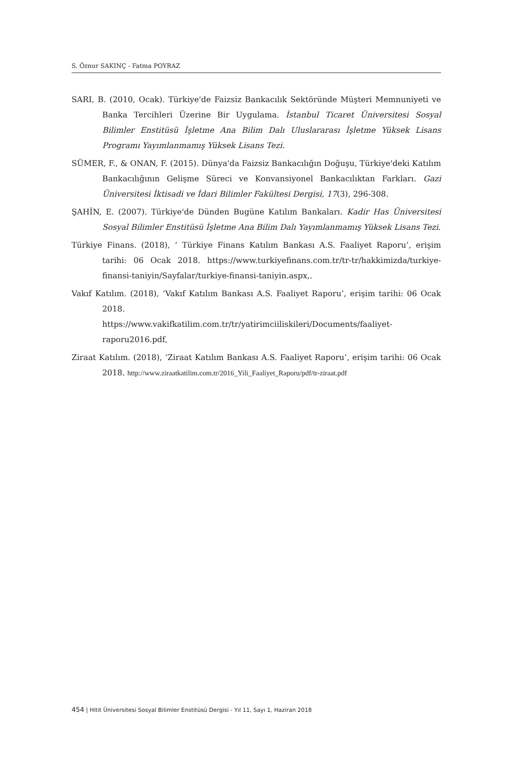S. Öznur SAKINÇ - Fatma POYRAZ
SARI, B. (2010, Ocak). Türkiye'de Faizsiz Bankacılık Sektöründe Müşteri Memnuniyeti ve Banka Tercihleri Üzerine Bir Uygulama. İstanbul Ticaret Üniversitesi Sosyal Bilimler Enstitüsü İşletme Ana Bilim Dalı Uluslararası İşletme Yüksek Lisans Programı Yayımlanmamış Yüksek Lisans Tezi.
SÜMER, F., & ONAN, F. (2015). Dünya'da Faizsiz Bankacılığın Doğuşu, Türkiye'deki Katılım Bankacılığının Gelişme Süreci ve Konvansiyonel Bankacılıktan Farkları. Gazi Üniversitesi İktisadi ve İdari Bilimler Fakültesi Dergisi, 17(3), 296-308.
ŞAHİN, E. (2007). Türkiye'de Dünden Bugüne Katılım Bankaları. Kadir Has Üniversitesi Sosyal Bilimler Enstitüsü İşletme Ana Bilim Dalı Yayımlanmamış Yüksek Lisans Tezi.
Türkiye Finans. (2018), ‘ Türkiye Finans Katılım Bankası A.S. Faaliyet Raporu’, erişim tarihi: 06 Ocak 2018. https://www.turkiyefinans.com.tr/tr-tr/hakkimizda/turkiye-finansi-taniyin/Sayfalar/turkiye-finansi-taniyin.aspx,.
Vakıf Katılım. (2018), ‘Vakıf Katılım Bankası A.S. Faaliyet Raporu’, erişim tarihi: 06 Ocak 2018.
https://www.vakifkatilim.com.tr/tr/yatirimciiliskileri/Documents/faaliyet-raporu2016.pdf,
Ziraat Katılım. (2018), ‘Ziraat Katılım Bankası A.S. Faaliyet Raporu’, erişim tarihi: 06 Ocak 2018. http://www.ziraatkatilim.com.tr/2016_Yili_Faaliyet_Raporu/pdf/tr-ziraat.pdf
454 | Hitit Üniversitesi Sosyal Bilimler Enstitüsü Dergisi - Yıl 11, Sayı 1, Haziran 2018